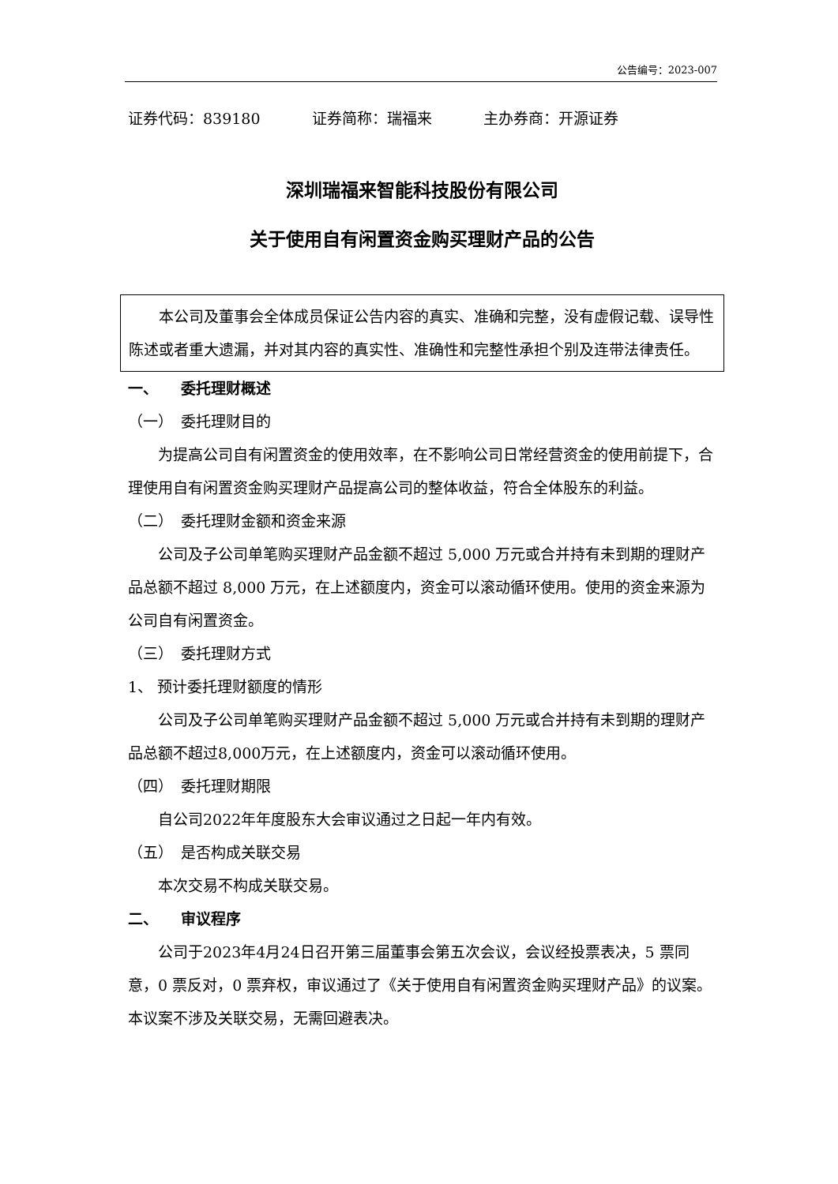公告编号：2023-007
证券代码：839180 证券简称：瑞福来 主办券商：开源证券
深圳瑞福来智能科技股份有限公司
关于使用自有闲置资金购买理财产品的公告
本公司及董事会全体成员保证公告内容的真实、准确和完整，没有虚假记载、误导性陈述或者重大遗漏，并对其内容的真实性、准确性和完整性承担个别及连带法律责任。
一、　　委托理财概述
（一）　委托理财目的
为提高公司自有闲置资金的使用效率，在不影响公司日常经营资金的使用前提下，合理使用自有闲置资金购买理财产品提高公司的整体收益，符合全体股东的利益。
（二）　委托理财金额和资金来源
公司及子公司单笔购买理财产品金额不超过 5,000 万元或合并持有未到期的理财产品总额不超过 8,000 万元，在上述额度内，资金可以滚动循环使用。使用的资金来源为公司自有闲置资金。
（三）　委托理财方式
1、 预计委托理财额度的情形
公司及子公司单笔购买理财产品金额不超过 5,000 万元或合并持有未到期的理财产品总额不超过8,000万元，在上述额度内，资金可以滚动循环使用。
（四）　委托理财期限
自公司2022年年度股东大会审议通过之日起一年内有效。
（五）　是否构成关联交易
本次交易不构成关联交易。
二、　　审议程序
公司于2023年4月24日召开第三届董事会第五次会议，会议经投票表决，5 票同意，0 票反对，0 票弃权，审议通过了《关于使用自有闲置资金购买理财产品》的议案。本议案不涉及关联交易，无需回避表决。